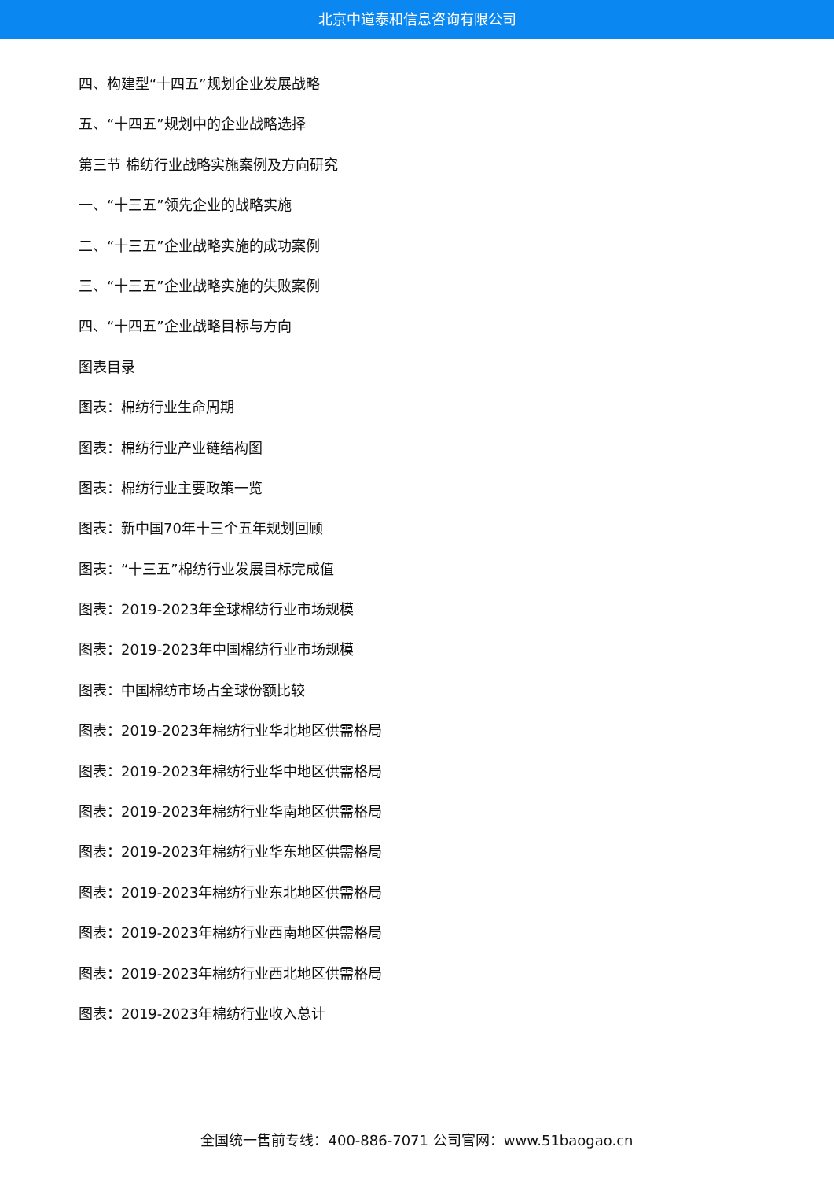北京中道泰和信息咨询有限公司
四、构建型“十四五”规划企业发展战略
五、“十四五”规划中的企业战略选择
第三节 棉纺行业战略实施案例及方向研究
一、“十三五”领先企业的战略实施
二、“十三五”企业战略实施的成功案例
三、“十三五”企业战略实施的失败案例
四、“十四五”企业战略目标与方向
图表目录
图表：棉纺行业生命周期
图表：棉纺行业产业链结构图
图表：棉纺行业主要政策一览
图表：新中国70年十三个五年规划回顾
图表：“十三五”棉纺行业发展目标完成值
图表：2019-2023年全球棉纺行业市场规模
图表：2019-2023年中国棉纺行业市场规模
图表：中国棉纺市场占全球份额比较
图表：2019-2023年棉纺行业华北地区供需格局
图表：2019-2023年棉纺行业华中地区供需格局
图表：2019-2023年棉纺行业华南地区供需格局
图表：2019-2023年棉纺行业华东地区供需格局
图表：2019-2023年棉纺行业东北地区供需格局
图表：2019-2023年棉纺行业西南地区供需格局
图表：2019-2023年棉纺行业西北地区供需格局
图表：2019-2023年棉纺行业收入总计
全国统一售前专线：400-886-7071 公司官网：www.51baogao.cn